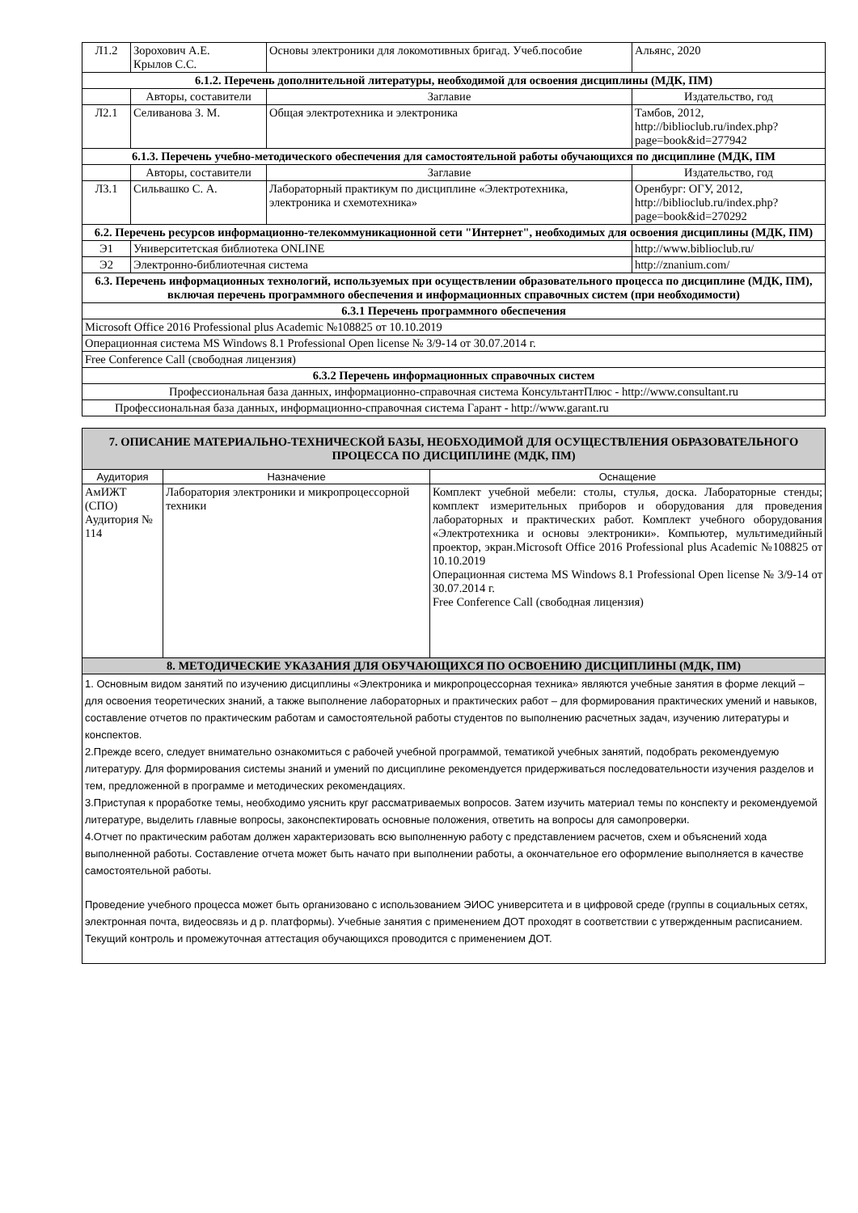| Л1.2 | Зорохович А.Е. Крылов С.С. | Основы электроники для локомотивных бригад. Учеб.пособие | Альянс, 2020 |
| 6.1.2. Перечень дополнительной литературы, необходимой для освоения дисциплины (МДК, ПМ) | | | |
| | Авторы, составители | Заглавие | Издательство, год |
| Л2.1 | Селиванова З. М. | Общая электротехника и электроника | Тамбов, 2012, http://biblioclub.ru/index.php?page=book&id=277942 |
| 6.1.3. Перечень учебно-методического обеспечения для самостоятельной работы обучающихся по дисциплине (МДК, ПМ | | | |
| | Авторы, составители | Заглавие | Издательство, год |
| Л3.1 | Сильвашко С. А. | Лабораторный практикум по дисциплине «Электротехника, электроника и схемотехника» | Оренбург: ОГУ, 2012, http://biblioclub.ru/index.php?page=book&id=270292 |
| 6.2. Перечень ресурсов информационно-телекоммуникационной сети "Интернет", необходимых для освоения дисциплины (МДК, ПМ) | | | |
| Э1 | Университетская библиотека ONLINE | | http://www.biblioclub.ru/ |
| Э2 | Электронно-библиотечная система | | http://znanium.com/ |
| 6.3. Перечень информационных технологий, используемых при осуществлении образовательного процесса по дисциплине (МДК, ПМ), включая перечень программного обеспечения и информационных справочных систем (при необходимости) | | | |
| 6.3.1 Перечень программного обеспечения | | | |
| Microsoft Office 2016 Professional plus Academic №108825 от 10.10.2019 | | | |
| Операционная система MS Windows 8.1 Professional Open license № 3/9-14 от 30.07.2014 г. | | | |
| Free Conference Call (свободная лицензия) | | | |
| 6.3.2 Перечень информационных справочных систем | | | |
| Профессиональная база данных, информационно-справочная система КонсультантПлюс - http://www.consultant.ru | | | |
| Профессиональная база данных, информационно-справочная система Гарант - http://www.garant.ru | | | |
| 7. ОПИСАНИЕ МАТЕРИАЛЬНО-ТЕХНИЧЕСКОЙ БАЗЫ, НЕОБХОДИМОЙ ДЛЯ ОСУЩЕСТВЛЕНИЯ ОБРАЗОВАТЕЛЬНОГО ПРОЦЕССА ПО ДИСЦИПЛИНЕ (МДК, ПМ) | | |
| Аудитория | Назначение | Оснащение |
| АмИЖТ (СПО) Аудитория № 114 | Лаборатория электроники и микропроцессорной техники | Комплект учебной мебели: столы, стулья, доска. Лабораторные стенды; комплект измерительных приборов и оборудования для проведения лабораторных и практических работ. Комплект учебного оборудования «Электротехника и основы электроники». Компьютер, мультимедийный проектор, экран.Microsoft Office 2016 Professional plus Academic №108825 от 10.10.2019 Операционная система MS Windows 8.1 Professional Open license № 3/9-14 от 30.07.2014 г. Free Conference Call (свободная лицензия) |
| 8. МЕТОДИЧЕСКИЕ УКАЗАНИЯ ДЛЯ ОБУЧАЮЩИХСЯ ПО ОСВОЕНИЮ ДИСЦИПЛИНЫ (МДК, ПМ) | | |
| 1. Основным видом занятий по изучению дисциплины «Электроника и микропроцессорная техника» являются учебные занятия в форме лекций – для освоения теоретических знаний, а также выполнение лабораторных и практических работ – для формирования практических умений и навыков, составление отчетов по практическим работам и самостоятельной работы студентов по выполнению расчетных задач, изучению литературы и конспектов. 2.Прежде всего, следует внимательно ознакомиться с рабочей учебной программой, тематикой учебных занятий, подобрать рекомендуемую литературу. Для формирования системы знаний и умений по дисциплине рекомендуется придерживаться последовательности изучения разделов и тем, предложенной в программе и методических рекомендациях. 3.Приступая к проработке темы, необходимо уяснить круг рассматриваемых вопросов. Затем изучить материал темы по конспекту и рекомендуемой литературе, выделить главные вопросы, законспектировать основные положения, ответить на вопросы для самопроверки. 4.Отчет по практическим работам должен характеризовать всю выполненную работу с представлением расчетов, схем и объяснений хода выполненной работы. Составление отчета может быть начато при выполнении работы, а окончательное его оформление выполняется в качестве самостоятельной работы. Проведение учебного процесса может быть организовано с использованием ЭИОС университета и в цифровой среде (группы в социальных сетях, электронная почта, видеосвязь и д р. платформы). Учебные занятия с применением ДОТ проходят в соответствии с утвержденным расписанием. Текущий контроль и промежуточная аттестация обучающихся проводится с применением ДОТ. | | |